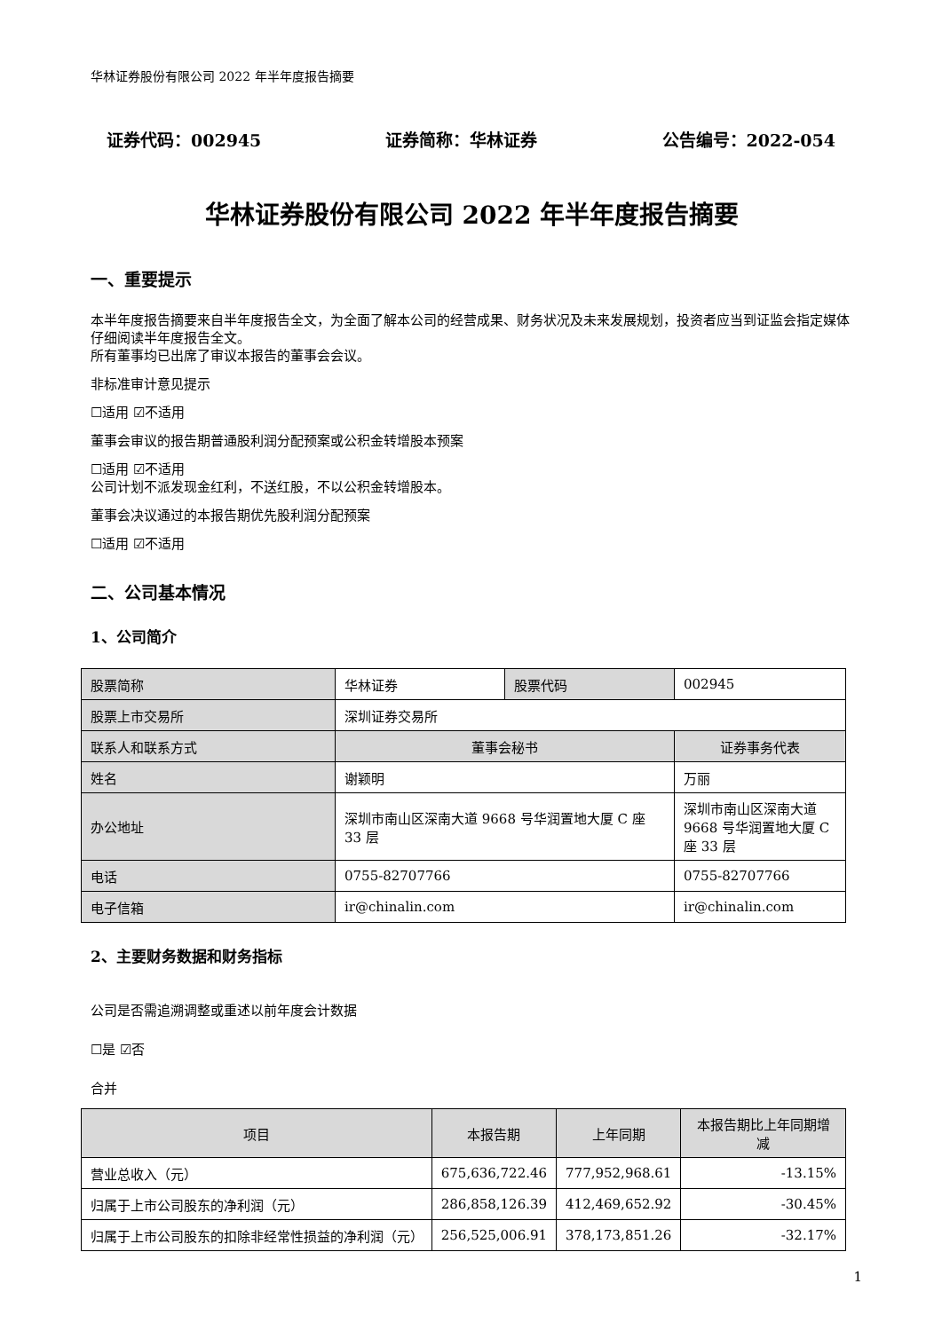华林证券股份有限公司 2022 年半年度报告摘要
证券代码：002945 证券简称：华林证券 公告编号：2022-054
华林证券股份有限公司 2022 年半年度报告摘要
一、重要提示
本半年度报告摘要来自半年度报告全文，为全面了解本公司的经营成果、财务状况及未来发展规划，投资者应当到证监会指定媒体仔细阅读半年度报告全文。
所有董事均已出席了审议本报告的董事会会议。
非标准审计意见提示
☐适用 ☑不适用
董事会审议的报告期普通股利润分配预案或公积金转增股本预案
☐适用 ☑不适用
公司计划不派发现金红利，不送红股，不以公积金转增股本。
董事会决议通过的本报告期优先股利润分配预案
☐适用 ☑不适用
二、公司基本情况
1、公司简介
| 股票简称 | 华林证券 | 股票代码 | 002945 |
| 股票上市交易所 | 深圳证券交易所 | | |
| 联系人和联系方式 | 董事会秘书 | | 证券事务代表 |
| 姓名 | 谢颖明 | | 万丽 |
| 办公地址 | 深圳市南山区深南大道 9668 号华润置地大厦 C 座 33 层 | | 深圳市南山区深南大道 9668 号华润置地大厦 C 座 33 层 |
| 电话 | 0755-82707766 | | 0755-82707766 |
| 电子信箱 | ir@chinalin.com | | ir@chinalin.com |
2、主要财务数据和财务指标
公司是否需追溯调整或重述以前年度会计数据
☐是 ☑否
合并
| 项目 | 本报告期 | 上年同期 | 本报告期比上年同期增减 |
| --- | --- | --- | --- |
| 营业总收入（元） | 675,636,722.46 | 777,952,968.61 | -13.15% |
| 归属于上市公司股东的净利润（元） | 286,858,126.39 | 412,469,652.92 | -30.45% |
| 归属于上市公司股东的扣除非经常性损益的净利润（元） | 256,525,006.91 | 378,173,851.26 | -32.17% |
1